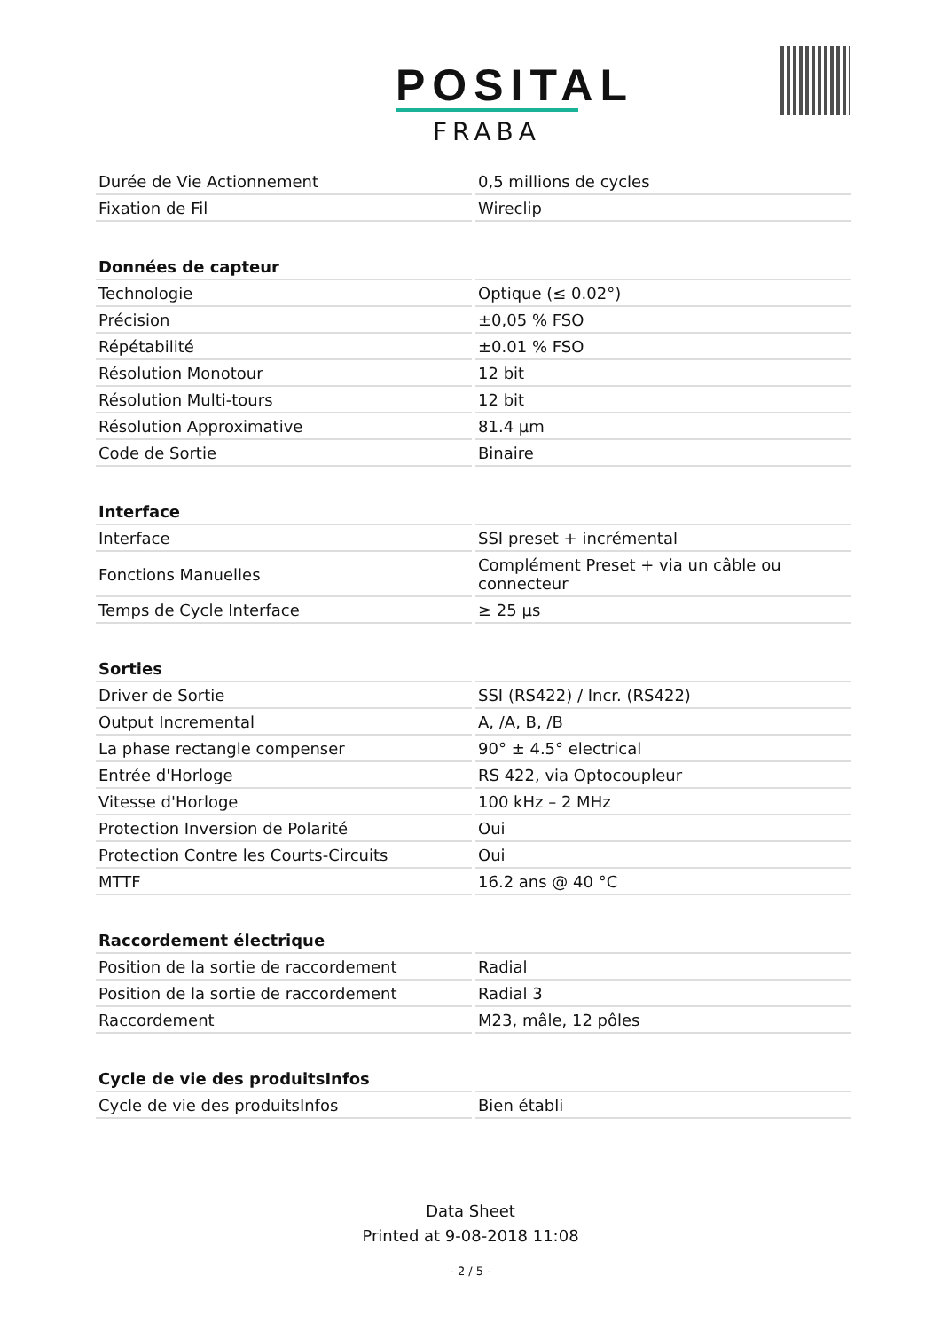POSITAL
FRABA
| Durée de Vie Actionnement | 0,5 millions de cycles |
| Fixation de Fil | Wireclip |
| Données de capteur | |
| Technologie | Optique (≤ 0.02°) |
| Précision | ±0,05 % FSO |
| Répétabilité | ±0.01 % FSO |
| Résolution Monotour | 12 bit |
| Résolution Multi-tours | 12 bit |
| Résolution Approximative | 81.4 µm |
| Code de Sortie | Binaire |
| Interface | |
| Interface | SSI preset + incrémental |
| Fonctions Manuelles | Complément Preset + via un câble ou connecteur |
| Temps de Cycle Interface | ≥ 25 µs |
| Sorties | |
| Driver de Sortie | SSI (RS422) / Incr. (RS422) |
| Output Incremental | A, /A, B, /B |
| La phase rectangle compenser | 90° ± 4.5° electrical |
| Entrée d'Horloge | RS 422, via Optocoupleur |
| Vitesse d'Horloge | 100 kHz – 2 MHz |
| Protection Inversion de Polarité | Oui |
| Protection Contre les Courts-Circuits | Oui |
| MTTF | 16.2 ans @ 40 °C |
| Raccordement électrique | |
| Position de la sortie de raccordement | Radial |
| Position de la sortie de raccordement | Radial 3 |
| Raccordement | M23, mâle, 12 pôles |
| Cycle de vie des produitsInfos | |
| Cycle de vie des produitsInfos | Bien établi |
Data Sheet
Printed at 9-08-2018 11:08
- 2 / 5 -